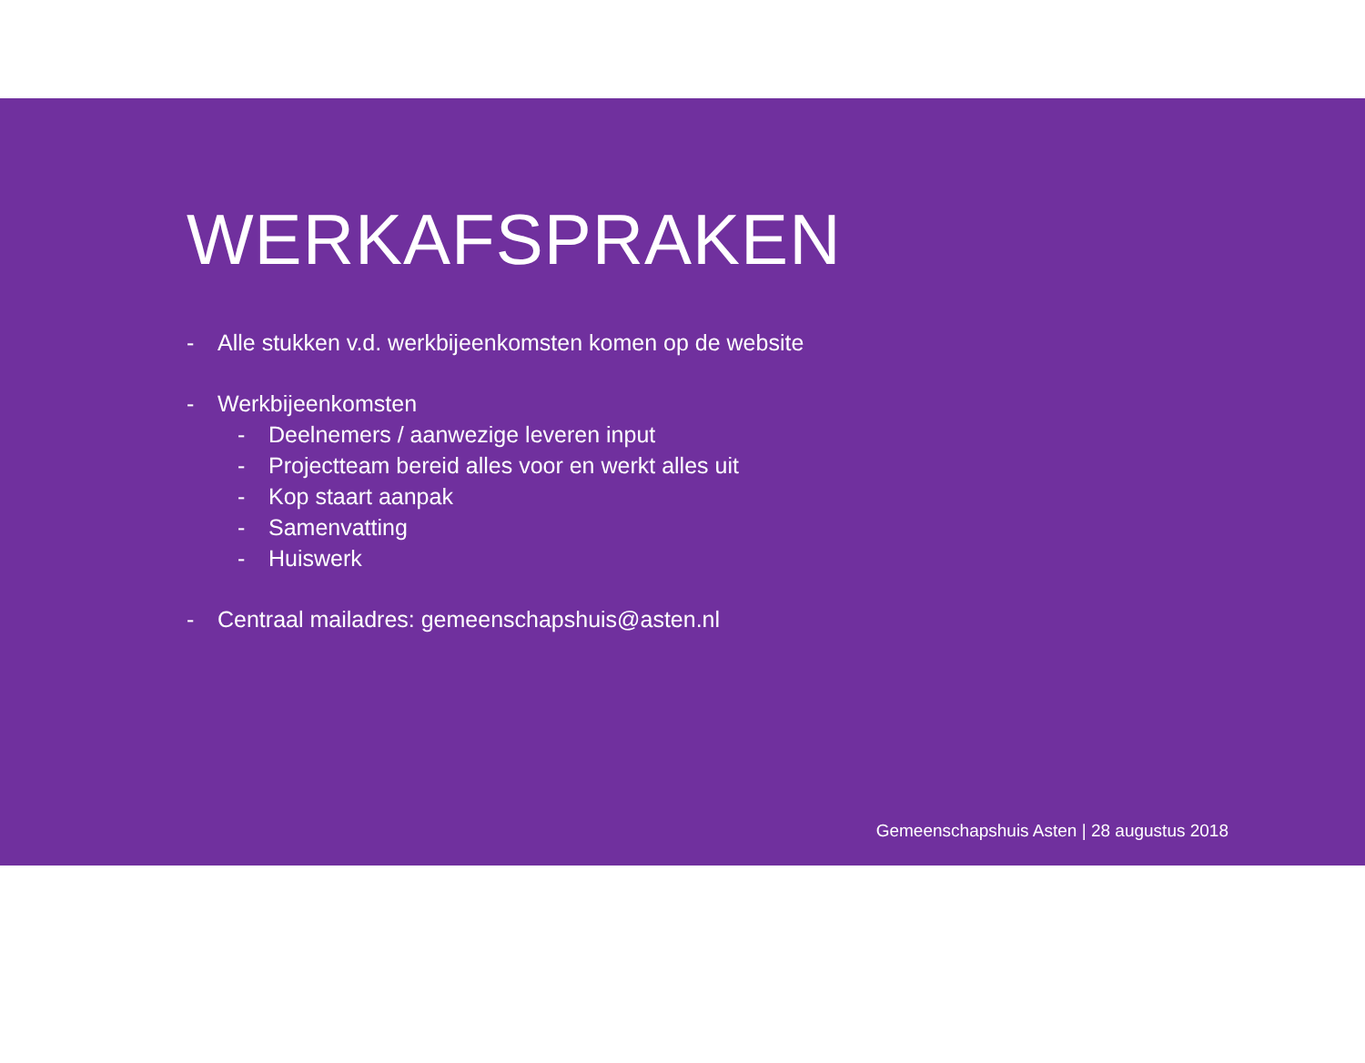WERKAFSPRAKEN
- Alle stukken v.d. werkbijeenkomsten komen op de website
- Werkbijeenkomsten
- Deelnemers / aanwezige leveren input
- Projectteam bereid alles voor en werkt alles uit
- Kop staart aanpak
- Samenvatting
- Huiswerk
- Centraal mailadres: gemeenschapshuis@asten.nl
Gemeenschapshuis Asten | 28 augustus 2018